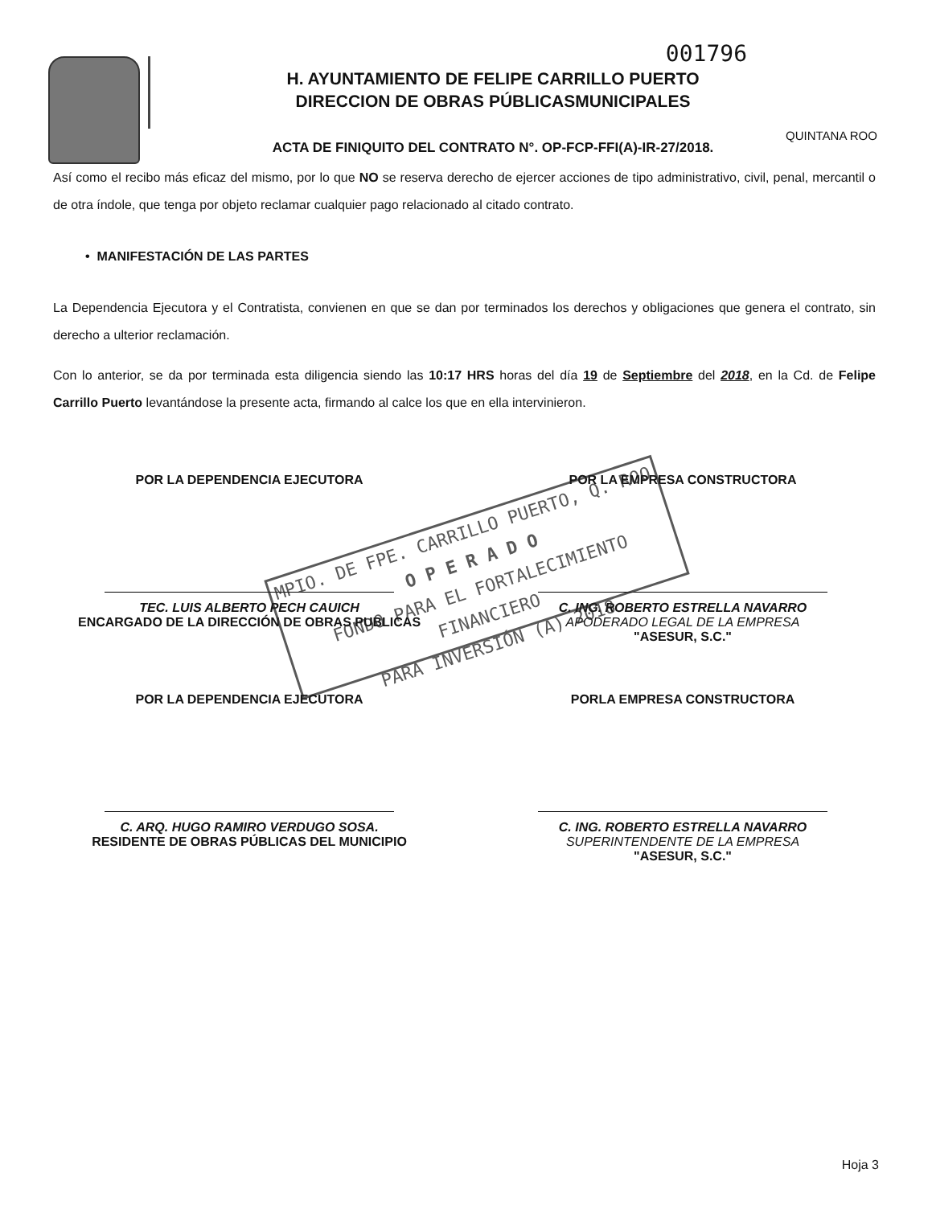001796
H. AYUNTAMIENTO DE FELIPE CARRILLO PUERTO
DIRECCION DE OBRAS PÚBLICASMUNICIPALES
ACTA DE FINIQUITO DEL CONTRATO N°. OP-FCP-FFI(A)-IR-27/2018.
QUINTANA ROO
Así como el recibo más eficaz del mismo, por lo que NO se reserva derecho de ejercer acciones de tipo administrativo, civil, penal, mercantil o de otra índole, que tenga por objeto reclamar cualquier pago relacionado al citado contrato.
• MANIFESTACIÓN DE LAS PARTES
La Dependencia Ejecutora y el Contratista, convienen en que se dan por terminados los derechos y obligaciones que genera el contrato, sin derecho a ulterior reclamación.
Con lo anterior, se da por terminada esta diligencia siendo las 10:17 HRS horas del día 19 de Septiembre del 2018, en la Cd. de Felipe Carrillo Puerto levantándose la presente acta, firmando al calce los que en ella intervinieron.
POR LA DEPENDENCIA EJECUTORA
TEC. LUIS ALBERTO PECH CAUICH
ENCARGADO DE LA DIRECCIÓN DE OBRAS PUBLICAS
POR LA EMPRESA CONSTRUCTORA
C. ING. ROBERTO ESTRELLA NAVARRO
APODERADO LEGAL DE LA EMPRESA
"ASESUR, S.C."
POR LA DEPENDENCIA EJECUTORA
C. ARQ. HUGO RAMIRO VERDUGO SOSA.
RESIDENTE DE OBRAS PÚBLICAS DEL MUNICIPIO
PORLA EMPRESA CONSTRUCTORA
C. ING. ROBERTO ESTRELLA NAVARRO
SUPERINTENDENTE DE LA EMPRESA
"ASESUR, S.C."
MPIO. DE FPE. CARRILLO PUERTO, Q. ROO
O P E R A D O
FONDO PARA EL FORTALECIMIENTO FINANCIERO
PARA INVERSIÓN (A) 2018
Hoja 3